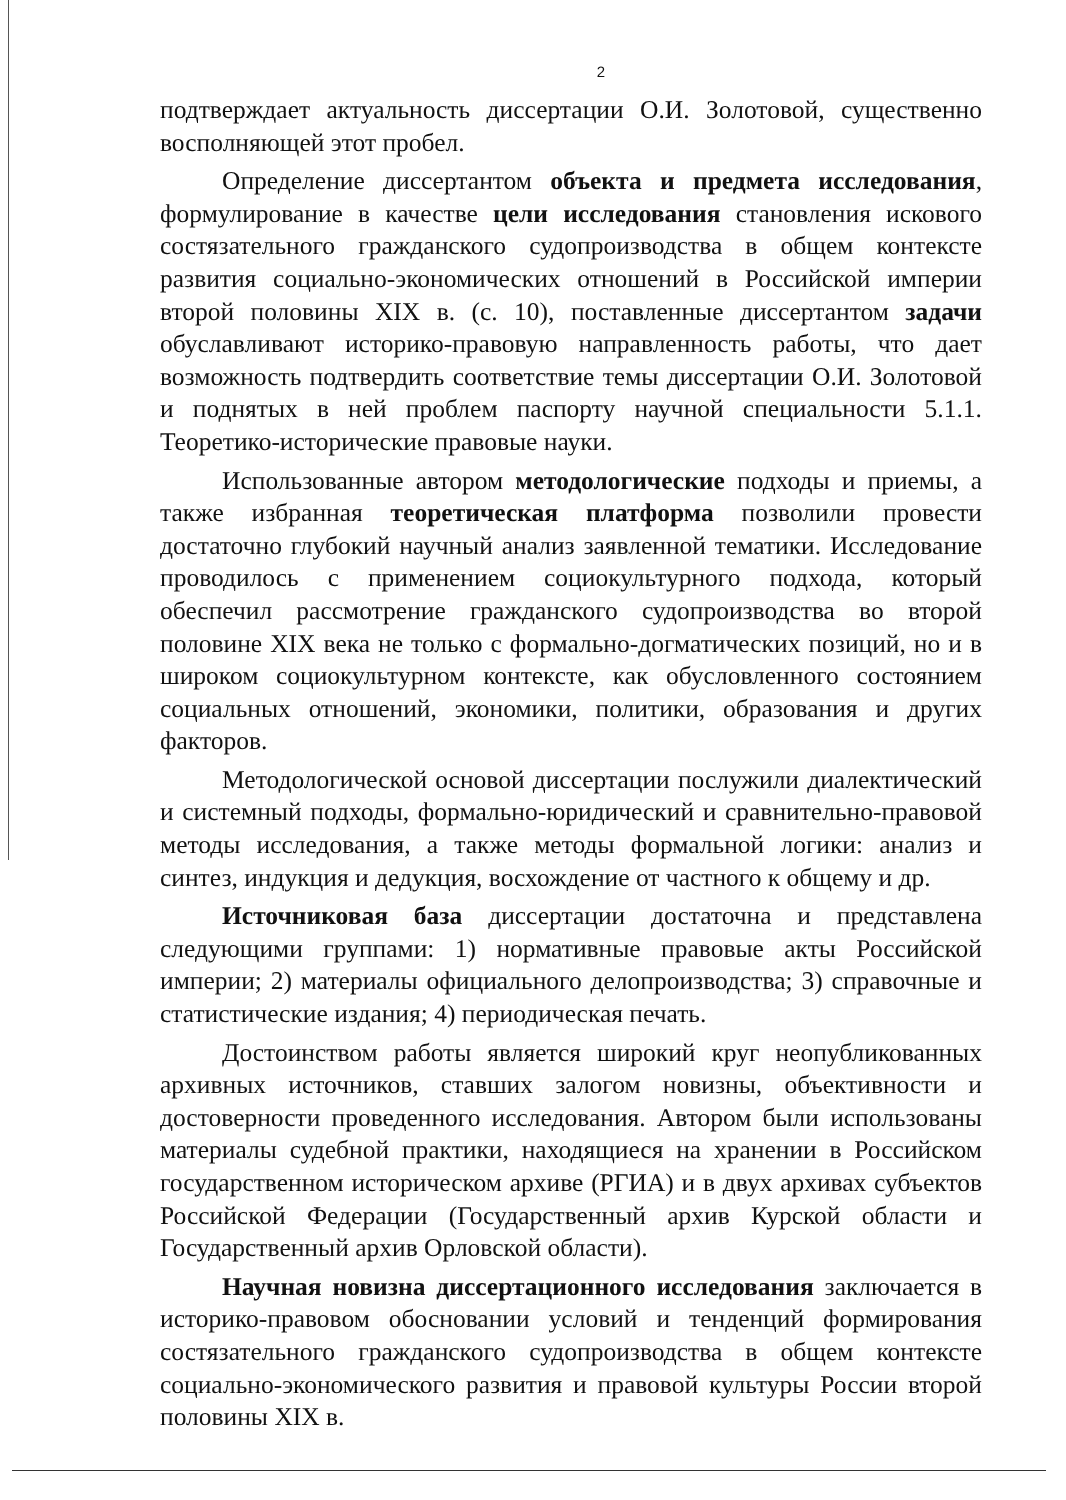2
подтверждает актуальность диссертации О.И. Золотовой, существенно восполняющей этот пробел.
Определение диссертантом объекта и предмета исследования, формулирование в качестве цели исследования становления искового состязательного гражданского судопроизводства в общем контексте развития социально-экономических отношений в Российской империи второй половины XIX в. (с. 10), поставленные диссертантом задачи обуславливают историко-правовую направленность работы, что дает возможность подтвердить соответствие темы диссертации О.И. Золотовой и поднятых в ней проблем паспорту научной специальности 5.1.1. Теоретико-исторические правовые науки.
Использованные автором методологические подходы и приемы, а также избранная теоретическая платформа позволили провести достаточно глубокий научный анализ заявленной тематики. Исследование проводилось с применением социокультурного подхода, который обеспечил рассмотрение гражданского судопроизводства во второй половине XIX века не только с формально-догматических позиций, но и в широком социокультурном контексте, как обусловленного состоянием социальных отношений, экономики, политики, образования и других факторов.
Методологической основой диссертации послужили диалектический и системный подходы, формально-юридический и сравнительно-правовой методы исследования, а также методы формальной логики: анализ и синтез, индукция и дедукция, восхождение от частного к общему и др.
Источниковая база диссертации достаточна и представлена следующими группами: 1) нормативные правовые акты Российской империи; 2) материалы официального делопроизводства; 3) справочные и статистические издания; 4) периодическая печать.
Достоинством работы является широкий круг неопубликованных архивных источников, ставших залогом новизны, объективности и достоверности проведенного исследования. Автором были использованы материалы судебной практики, находящиеся на хранении в Российском государственном историческом архиве (РГИА) и в двух архивах субъектов Российской Федерации (Государственный архив Курской области и Государственный архив Орловской области).
Научная новизна диссертационного исследования заключается в историко-правовом обосновании условий и тенденций формирования состязательного гражданского судопроизводства в общем контексте социально-экономического развития и правовой культуры России второй половины XIX в.